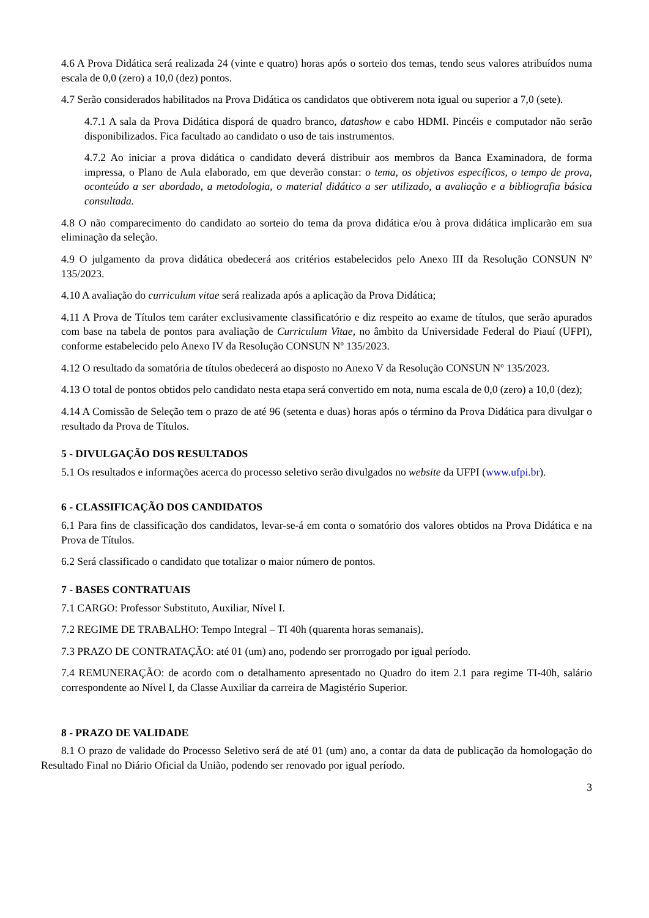4.6 A Prova Didática será realizada 24 (vinte e quatro) horas após o sorteio dos temas, tendo seus valores atribuídos numa escala de 0,0 (zero) a 10,0 (dez) pontos.
4.7 Serão considerados habilitados na Prova Didática os candidatos que obtiverem nota igual ou superior a 7,0 (sete).
4.7.1 A sala da Prova Didática disporá de quadro branco, datashow e cabo HDMI. Pincéis e computador não serão disponibilizados. Fica facultado ao candidato o uso de tais instrumentos.
4.7.2 Ao iniciar a prova didática o candidato deverá distribuir aos membros da Banca Examinadora, de forma impressa, o Plano de Aula elaborado, em que deverão constar: o tema, os objetivos específicos, o tempo de prova, oconteúdo a ser abordado, a metodologia, o material didático a ser utilizado, a avaliação e a bibliografia básica consultada.
4.8 O não comparecimento do candidato ao sorteio do tema da prova didática e/ou à prova didática implicarão em sua eliminação da seleção.
4.9 O julgamento da prova didática obedecerá aos critérios estabelecidos pelo Anexo III da Resolução CONSUN Nº 135/2023.
4.10 A avaliação do curriculum vitae será realizada após a aplicação da Prova Didática;
4.11 A Prova de Títulos tem caráter exclusivamente classificatório e diz respeito ao exame de títulos, que serão apurados com base na tabela de pontos para avaliação de Curriculum Vitae, no âmbito da Universidade Federal do Piauí (UFPI), conforme estabelecido pelo Anexo IV da Resolução CONSUN Nº 135/2023.
4.12 O resultado da somatória de títulos obedecerá ao disposto no Anexo V da Resolução CONSUN Nº 135/2023.
4.13 O total de pontos obtidos pelo candidato nesta etapa será convertido em nota, numa escala de 0,0 (zero) a 10,0 (dez);
4.14 A Comissão de Seleção tem o prazo de até 96 (setenta e duas) horas após o término da Prova Didática para divulgar o resultado da Prova de Títulos.
5 - DIVULGAÇÃO DOS RESULTADOS
5.1 Os resultados e informações acerca do processo seletivo serão divulgados no website da UFPI (www.ufpi.br).
6 - CLASSIFICAÇÃO DOS CANDIDATOS
6.1 Para fins de classificação dos candidatos, levar-se-á em conta o somatório dos valores obtidos na Prova Didática e na Prova de Títulos.
6.2 Será classificado o candidato que totalizar o maior número de pontos.
7 - BASES CONTRATUAIS
7.1 CARGO: Professor Substituto, Auxiliar, Nível I.
7.2 REGIME DE TRABALHO: Tempo Integral – TI 40h (quarenta horas semanais).
7.3 PRAZO DE CONTRATAÇÃO: até 01 (um) ano, podendo ser prorrogado por igual período.
7.4 REMUNERAÇÃO: de acordo com o detalhamento apresentado no Quadro do item 2.1 para regime TI-40h, salário correspondente ao Nível I, da Classe Auxiliar da carreira de Magistério Superior.
8 - PRAZO DE VALIDADE
8.1 O prazo de validade do Processo Seletivo será de até 01 (um) ano, a contar da data de publicação da homologação do Resultado Final no Diário Oficial da União, podendo ser renovado por igual período.
3